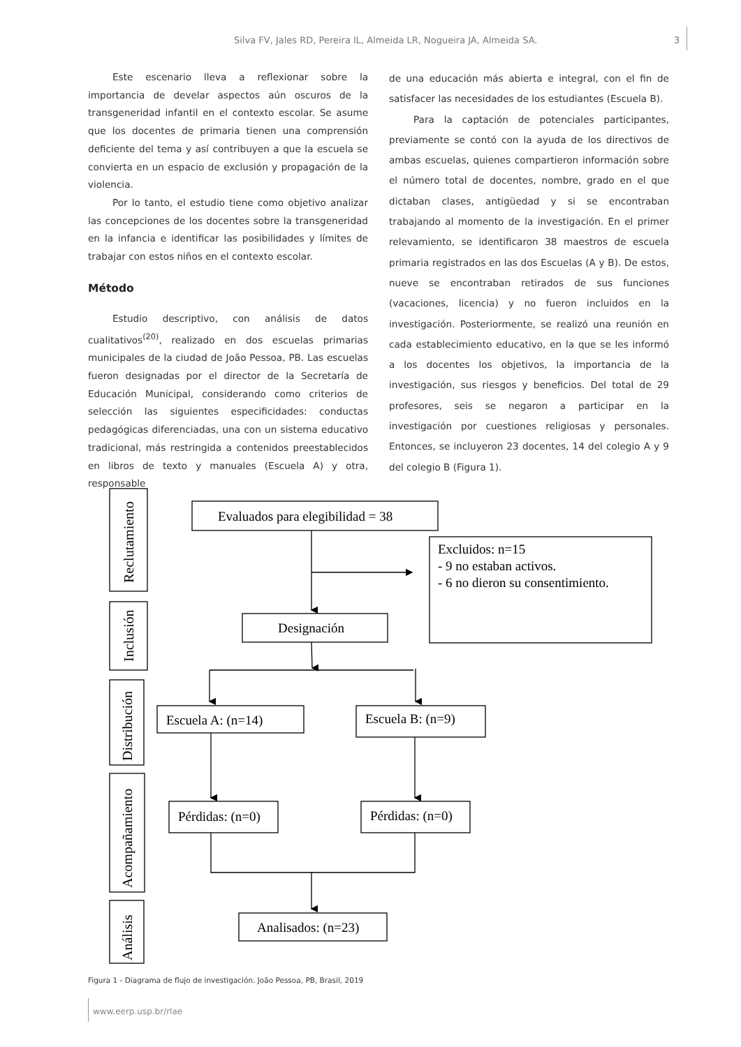Silva FV, Jales RD, Pereira IL, Almeida LR, Nogueira JA, Almeida SA. 3
Este escenario lleva a reflexionar sobre la importancia de develar aspectos aún oscuros de la transgeneridad infantil en el contexto escolar. Se asume que los docentes de primaria tienen una comprensión deficiente del tema y así contribuyen a que la escuela se convierta en un espacio de exclusión y propagación de la violencia.
Por lo tanto, el estudio tiene como objetivo analizar las concepciones de los docentes sobre la transgeneridad en la infancia e identificar las posibilidades y límites de trabajar con estos niños en el contexto escolar.
Método
Estudio descriptivo, con análisis de datos cualitativos<sup>(20)</sup>, realizado en dos escuelas primarias municipales de la ciudad de João Pessoa, PB. Las escuelas fueron designadas por el director de la Secretaría de Educación Municipal, considerando como criterios de selección las siguientes especificidades: conductas pedagógicas diferenciadas, una con un sistema educativo tradicional, más restringida a contenidos preestablecidos en libros de texto y manuales (Escuela A) y otra, responsable
de una educación más abierta e integral, con el fin de satisfacer las necesidades de los estudiantes (Escuela B).
Para la captación de potenciales participantes, previamente se contó con la ayuda de los directivos de ambas escuelas, quienes compartieron información sobre el número total de docentes, nombre, grado en el que dictaban clases, antigüedad y si se encontraban trabajando al momento de la investigación. En el primer relevamiento, se identificaron 38 maestros de escuela primaria registrados en las dos Escuelas (A y B). De estos, nueve se encontraban retirados de sus funciones (vacaciones, licencia) y no fueron incluidos en la investigación. Posteriormente, se realizó una reunión en cada establecimiento educativo, en la que se les informó a los docentes los objetivos, la importancia de la investigación, sus riesgos y beneficios. Del total de 29 profesores, seis se negaron a participar en la investigación por cuestiones religiosas y personales. Entonces, se incluyeron 23 docentes, 14 del colegio A y 9 del colegio B (Figura 1).
Reclutamiento
Inclusión
Distribución
Acompañamiento
Análisis
Evaluados para elegibilidad = 38
Excluidos: n=15
- 9 no estaban activos.
- 6 no dieron su consentimiento.
Designación
Escuela A: (n=14)
Escuela B: (n=9)
Pérdidas: (n=0)
Pérdidas: (n=0)
Analisados: (n=23)
Figura 1 - Diagrama de flujo de investigación. João Pessoa, PB, Brasil, 2019
www.eerp.usp.br/rlae